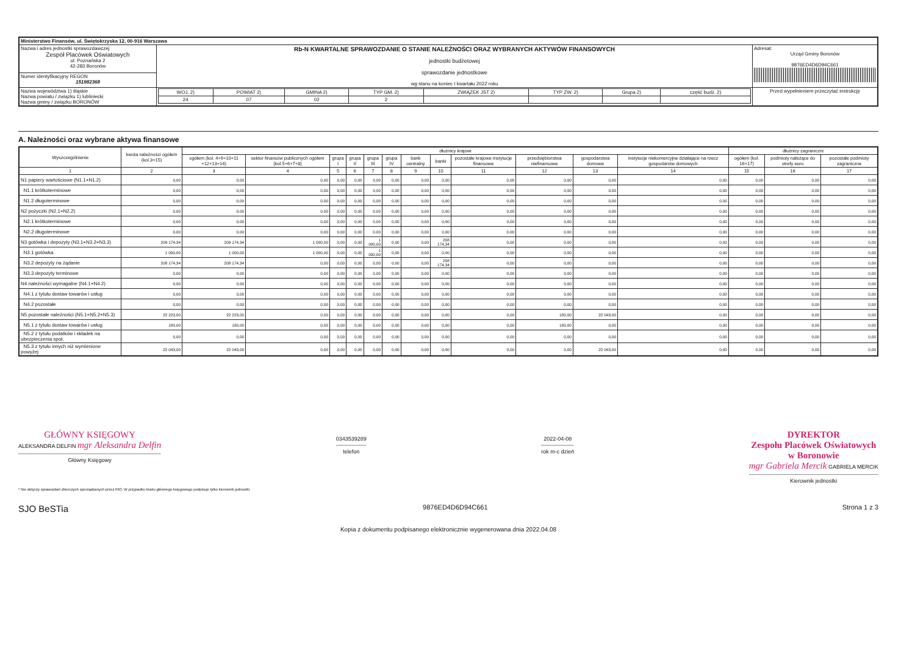| Ministerstwo Finansów, ul. Świętokrzyska 12, 00-916 Warszawa | | | |
| Nazwa i adres jednostki sprawozdawczej Zespół Placówek Oświatowych ul. Poznańska 2 42-283 Boronów | Rb-N KWARTALNE SPRAWOZDANIE O STANIE NALEŻNOŚCI ORAZ WYBRANYCH AKTYWÓW FINANSOWYCH jednostki budżetowej sprawozdanie jednostkowe wg stanu na koniec I kwartału 2022 roku | | Adresat: Urząd Gminy Boronów 9876ED4D6D94C661 |
| Numer identyfikacyjny REGON 151982368 | | | |
| Nazwa województwa 1) śląskie Nazwa powiatu / związku 1) lubliniecki Nazwa gminy / związku BORONÓW | | / WOJ. 2) / POWIAT 2) / GMINA 2) / TYP GM. 2) / ZWIĄZEK JST 2) / TYP ZW. 2) / Grupa 2) / część budż. 2) / / 24 / 07 / 02 / 2 / / / / / | Przed wypełnieniem przeczytać instrukcję |
A. Należności oraz wybrane aktywa finansowe
| Wyszczególnienie | kwota należności ogółem (kol.3+15) | dłużnicy krajowi | | | | | | | | | | | | dłużnicy zagraniczni | | |
| --- | --- | --- | --- | --- | --- | --- | --- | --- | --- | --- | --- | --- | --- | --- | --- | --- |
| | | ogółem (kol. 4+9+10+11 +12+13+14) | sektor finansów publicznych ogółem (kol.5+6+7+8) | grupa I | grupa II | grupa III | grupa IV | bank centralny | banki | pozostałe krajowe instytucje finansowe | przedsiębiorstwa niefinansowe | gospodarstwa domowe | instytucje niekomercyjne działające na rzecz gospodarstw domowych | ogółem (kol. 16+17) | podmioty należące do strefy euro | pozostałe podmioty zagraniczne |
| 1 | 2 | 3 | 4 | 5 | 6 | 7 | 8 | 9 | 10 | 11 | 12 | 13 | 14 | 15 | 16 | 17 |
| N1 papiery wartościowe (N1.1+N1.2) | 0,00 | 0,00 | 0,00 | 0,00 | 0,00 | 0,00 | 0,00 | 0,00 | 0,00 | 0,00 | 0,00 | 0,00 | 0,00 | 0,00 | 0,00 | 0,00 |
| N1.1 krótkoterminowe | 0,00 | 0,00 | 0,00 | 0,00 | 0,00 | 0,00 | 0,00 | 0,00 | 0,00 | 0,00 | 0,00 | 0,00 | 0,00 | 0,00 | 0,00 | 0,00 |
| N1.2 długoterminowe | 0,00 | 0,00 | 0,00 | 0,00 | 0,00 | 0,00 | 0,00 | 0,00 | 0,00 | 0,00 | 0,00 | 0,00 | 0,00 | 0,00 | 0,00 | 0,00 |
| N2 pożyczki (N2.1+N2,2) | 0,00 | 0,00 | 0,00 | 0,00 | 0,00 | 0,00 | 0,00 | 0,00 | 0,00 | 0,00 | 0,00 | 0,00 | 0,00 | 0,00 | 0,00 | 0,00 |
| N2.1 krótkoterminowe | 0,00 | 0,00 | 0,00 | 0,00 | 0,00 | 0,00 | 0,00 | 0,00 | 0,00 | 0,00 | 0,00 | 0,00 | 0,00 | 0,00 | 0,00 | 0,00 |
| N2.2 długoterminowe | 0,00 | 0,00 | 0,00 | 0,00 | 0,00 | 0,00 | 0,00 | 0,00 | 0,00 | 0,00 | 0,00 | 0,00 | 0,00 | 0,00 | 0,00 | 0,00 |
| N3 gotówka i depozyty (N3.1+N3.2+N3.3) | 209 174,34 | 209 174,34 | 1 000,00 | 0,00 | 0,00 | 1 000,00 | 0,00 | 0,00 | 208 174,34 | 0,00 | 0,00 | 0,00 | 0,00 | 0,00 | 0,00 | 0,00 |
| N3.1 gotówka | 1 000,00 | 1 000,00 | 1 000,00 | 0,00 | 0,00 | 1 000,00 | 0,00 | 0,00 | 0,00 | 0,00 | 0,00 | 0,00 | 0,00 | 0,00 | 0,00 | 0,00 |
| N3.2 depozyty na żądanie | 208 174,34 | 208 174,34 | 0,00 | 0,00 | 0,00 | 0,00 | 0,00 | 0,00 | 208 174,34 | 0,00 | 0,00 | 0,00 | 0,00 | 0,00 | 0,00 | 0,00 |
| N3.3 depozyty terminowe | 0,00 | 0,00 | 0,00 | 0,00 | 0,00 | 0,00 | 0,00 | 0,00 | 0,00 | 0,00 | 0,00 | 0,00 | 0,00 | 0,00 | 0,00 | 0,00 |
| N4 należności wymagalne (N4.1+N4.2) | 0,00 | 0,00 | 0,00 | 0,00 | 0,00 | 0,00 | 0,00 | 0,00 | 0,00 | 0,00 | 0,00 | 0,00 | 0,00 | 0,00 | 0,00 | 0,00 |
| N4.1 z tytułu dostaw towarów i usług | 0,00 | 0,00 | 0,00 | 0,00 | 0,00 | 0,00 | 0,00 | 0,00 | 0,00 | 0,00 | 0,00 | 0,00 | 0,00 | 0,00 | 0,00 | 0,00 |
| N4.2 pozostałe | 0,00 | 0,00 | 0,00 | 0,00 | 0,00 | 0,00 | 0,00 | 0,00 | 0,00 | 0,00 | 0,00 | 0,00 | 0,00 | 0,00 | 0,00 | 0,00 |
| N5 pozostałe należności (N5.1+N5.2+N5.3) | 22 223,00 | 22 223,00 | 0,00 | 0,00 | 0,00 | 0,00 | 0,00 | 0,00 | 0,00 | 0,00 | 180,00 | 22 043,00 | 0,00 | 0,00 | 0,00 | 0,00 |
| N5.1 z tytułu dostaw towarów i usług | 180,00 | 180,00 | 0,00 | 0,00 | 0,00 | 0,00 | 0,00 | 0,00 | 0,00 | 0,00 | 180,00 | 0,00 | 0,00 | 0,00 | 0,00 | 0,00 |
| N5.2 z tytułu podatków i składek na ubezpieczenia społ. | 0,00 | 0,00 | 0,00 | 0,00 | 0,00 | 0,00 | 0,00 | 0,00 | 0,00 | 0,00 | 0,00 | 0,00 | 0,00 | 0,00 | 0,00 | 0,00 |
| N5.3 z tytułu innych niż wymienione powyżej | 22 043,00 | 22 043,00 | 0,00 | 0,00 | 0,00 | 0,00 | 0,00 | 0,00 | 0,00 | 0,00 | 0,00 | 22 043,00 | 0,00 | 0,00 | 0,00 | 0,00 |
GŁÓWNY KSIĘGOWY
ALEKSANDRA DELFIN mgr Aleksandra Delfin
Główny Księgowy
0343539289
telefon
2022-04-08
rok m-c dzień
DYREKTOR
Zespołu Placówek Oświatowych
w Boronowie
mgr Gabriela Mercik GABRIELA MERCIK
Kierownik jednostki
* Nie dotyczy sprawozdań zbiorczych sporządzanych przez RIO. W przypadku braku głównego księgowego podpisuje tylko kierownik jednostki.
SJO BeSTia 9876ED4D6D94C661 Strona 1 z 3
Kopia z dokumentu podpisanego elektronicznie wygenerowana dnia 2022.04.08